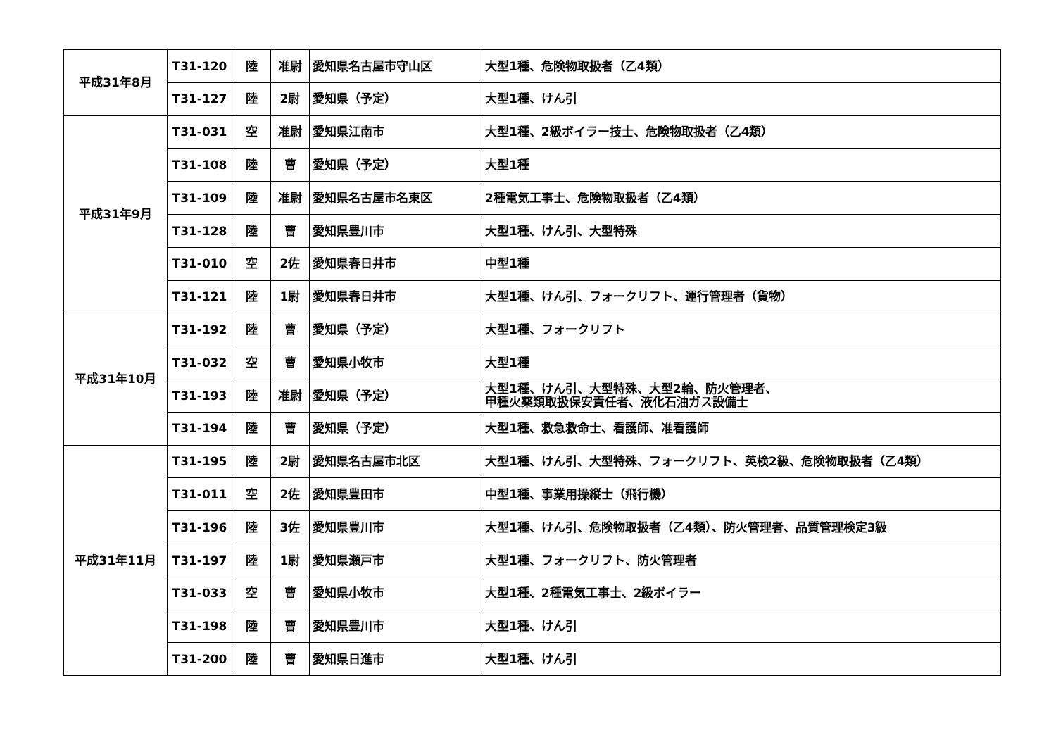| 平成31年8月 | T31-120 | 陸 | 准尉 | 愛知県名古屋市守山区 | 大型1種、危険物取扱者（乙4類） |
| | T31-127 | 陸 | 2尉 | 愛知県（予定） | 大型1種、けん引 |
| 平成31年9月 | T31-031 | 空 | 准尉 | 愛知県江南市 | 大型1種、2級ボイラー技士、危険物取扱者（乙4類） |
| | T31-108 | 陸 | 曹 | 愛知県（予定） | 大型1種 |
| | T31-109 | 陸 | 准尉 | 愛知県名古屋市名東区 | 2種電気工事士、危険物取扱者（乙4類） |
| | T31-128 | 陸 | 曹 | 愛知県豊川市 | 大型1種、けん引、大型特殊 |
| | T31-010 | 空 | 2佐 | 愛知県春日井市 | 中型1種 |
| | T31-121 | 陸 | 1尉 | 愛知県春日井市 | 大型1種、けん引、フォークリフト、運行管理者（貨物） |
| 平成31年10月 | T31-192 | 陸 | 曹 | 愛知県（予定） | 大型1種、フォークリフト |
| | T31-032 | 空 | 曹 | 愛知県小牧市 | 大型1種 |
| | T31-193 | 陸 | 准尉 | 愛知県（予定） | 大型1種、けん引、大型特殊、大型2輪、防火管理者、 甲種火薬類取扱保安責任者、液化石油ガス設備士 |
| | T31-194 | 陸 | 曹 | 愛知県（予定） | 大型1種、救急救命士、看護師、准看護師 |
| 平成31年11月 | T31-195 | 陸 | 2尉 | 愛知県名古屋市北区 | 大型1種、けん引、大型特殊、フォークリフト、英検2級、危険物取扱者（乙4類） |
| | T31-011 | 空 | 2佐 | 愛知県豊田市 | 中型1種、事業用操縦士（飛行機） |
| | T31-196 | 陸 | 3佐 | 愛知県豊川市 | 大型1種、けん引、危険物取扱者（乙4類）、防火管理者、品質管理検定3級 |
| | T31-197 | 陸 | 1尉 | 愛知県瀬戸市 | 大型1種、フォークリフト、防火管理者 |
| | T31-033 | 空 | 曹 | 愛知県小牧市 | 大型1種、2種電気工事士、2級ボイラー |
| | T31-198 | 陸 | 曹 | 愛知県豊川市 | 大型1種、けん引 |
| | T31-200 | 陸 | 曹 | 愛知県日進市 | 大型1種、けん引 |